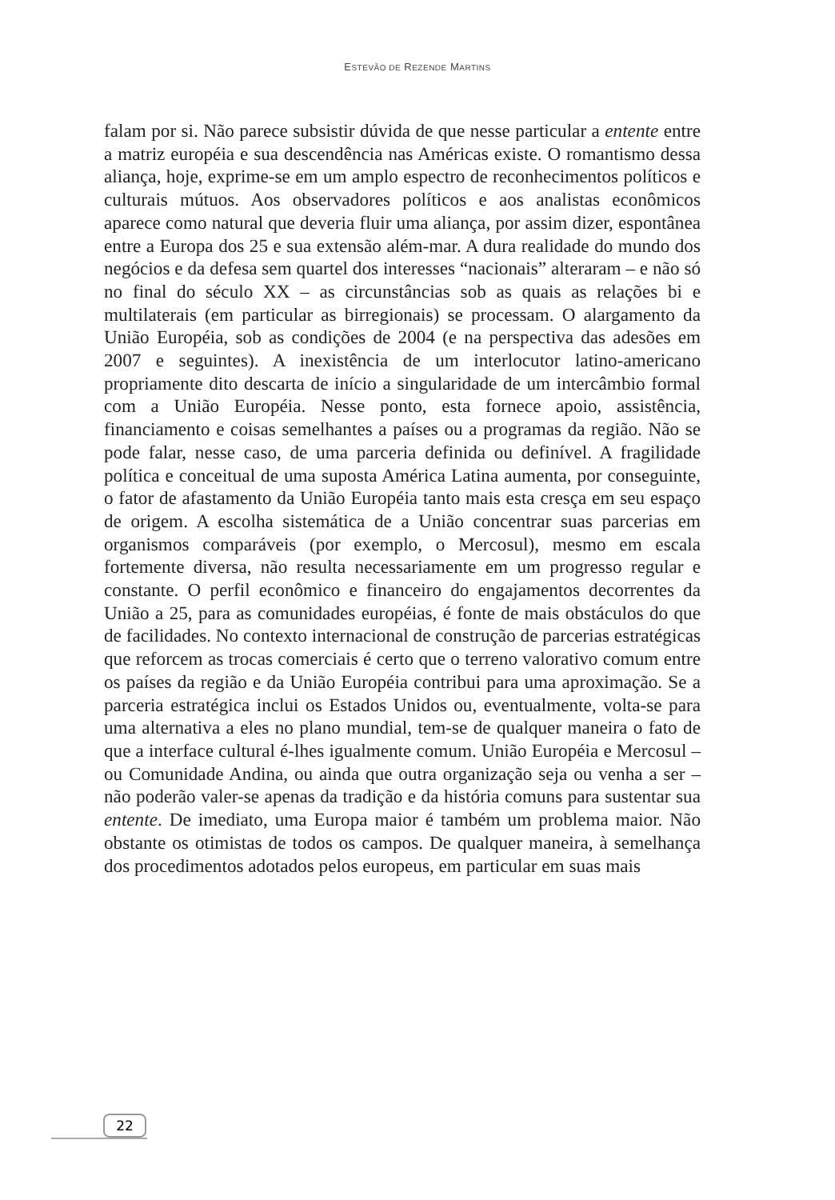ESTEVÃO DE REZENDE MARTINS
falam por si. Não parece subsistir dúvida de que nesse particular a entente entre a matriz européia e sua descendência nas Américas existe. O romantismo dessa aliança, hoje, exprime-se em um amplo espectro de reconhecimentos políticos e culturais mútuos. Aos observadores políticos e aos analistas econômicos aparece como natural que deveria fluir uma aliança, por assim dizer, espontânea entre a Europa dos 25 e sua extensão além-mar. A dura realidade do mundo dos negócios e da defesa sem quartel dos interesses “nacionais” alteraram – e não só no final do século XX – as circunstâncias sob as quais as relações bi e multilaterais (em particular as birregionais) se processam. O alargamento da União Européia, sob as condições de 2004 (e na perspectiva das adesões em 2007 e seguintes). A inexistência de um interlocutor latino-americano propriamente dito descarta de início a singularidade de um intercâmbio formal com a União Européia. Nesse ponto, esta fornece apoio, assistência, financiamento e coisas semelhantes a países ou a programas da região. Não se pode falar, nesse caso, de uma parceria definida ou definível. A fragilidade política e conceitual de uma suposta América Latina aumenta, por conseguinte, o fator de afastamento da União Européia tanto mais esta cresça em seu espaço de origem. A escolha sistemática de a União concentrar suas parcerias em organismos comparáveis (por exemplo, o Mercosul), mesmo em escala fortemente diversa, não resulta necessariamente em um progresso regular e constante. O perfil econômico e financeiro do engajamentos decorrentes da União a 25, para as comunidades européias, é fonte de mais obstáculos do que de facilidades. No contexto internacional de construção de parcerias estratégicas que reforcem as trocas comerciais é certo que o terreno valorativo comum entre os países da região e da União Européia contribui para uma aproximação. Se a parceria estratégica inclui os Estados Unidos ou, eventualmente, volta-se para uma alternativa a eles no plano mundial, tem-se de qualquer maneira o fato de que a interface cultural é-lhes igualmente comum. União Européia e Mercosul – ou Comunidade Andina, ou ainda que outra organização seja ou venha a ser – não poderão valer-se apenas da tradição e da história comuns para sustentar sua entente. De imediato, uma Europa maior é também um problema maior. Não obstante os otimistas de todos os campos. De qualquer maneira, à semelhança dos procedimentos adotados pelos europeus, em particular em suas mais
22